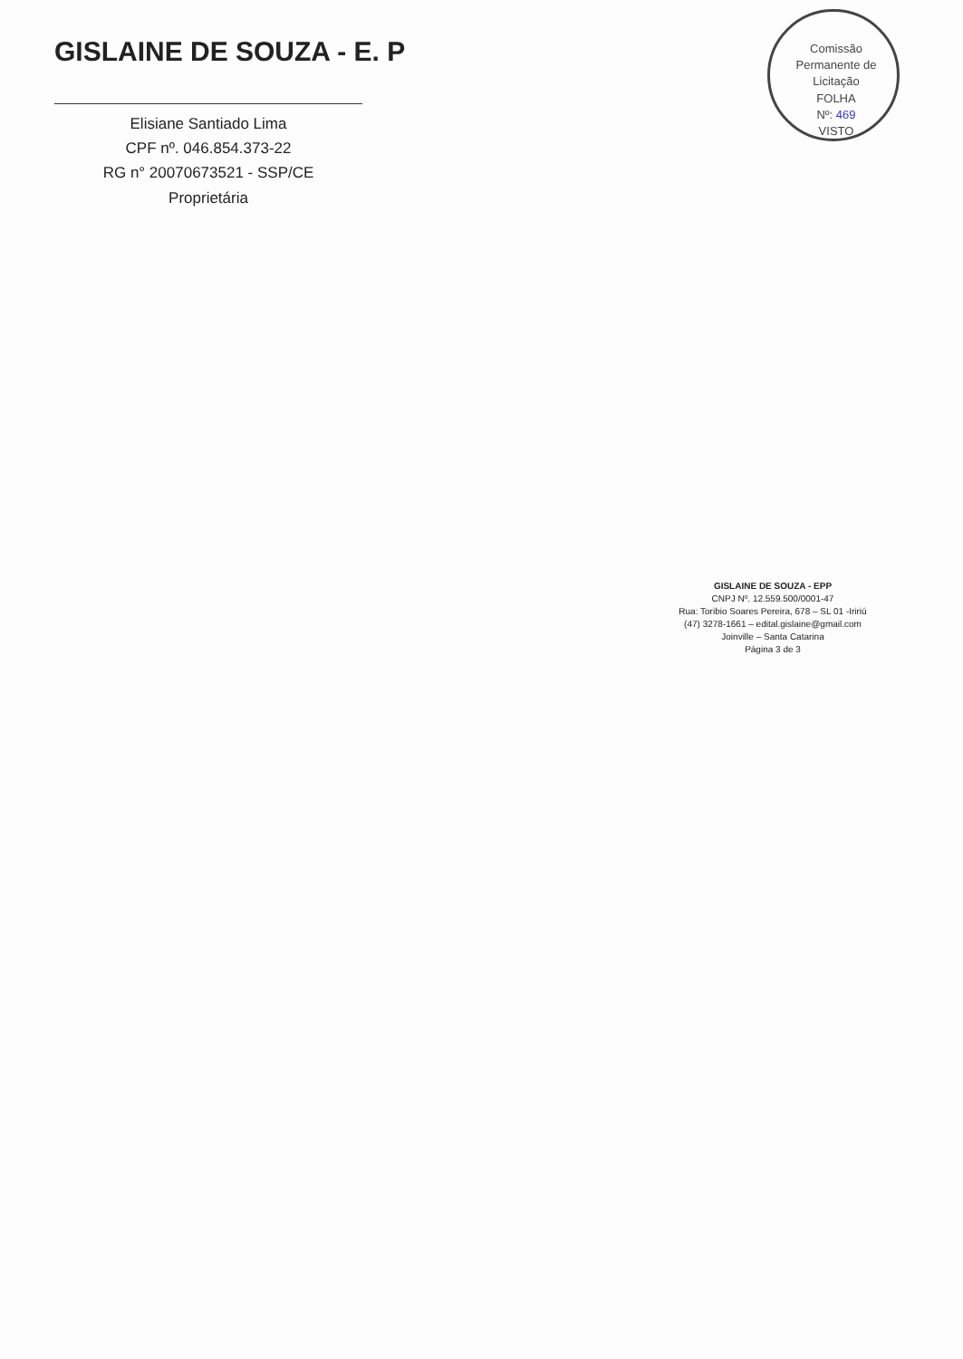Comissão Permanente de Licitação
FOLHA
Nº: 469
VISTO
GISLAINE DE SOUZA - E. P
Elisiane Santiado Lima
CPF nº. 046.854.373-22
RG n° 20070673521 - SSP/CE
Proprietária
GISLAINE DE SOUZA - EPP
CNPJ Nº. 12.559.500/0001-47
Rua: Toribio Soares Pereira, 678 – SL 01 -Iririú
(47) 3278-1661 – edital.gislaine@gmail.com
Joinville – Santa Catarina
Página 3 de 3